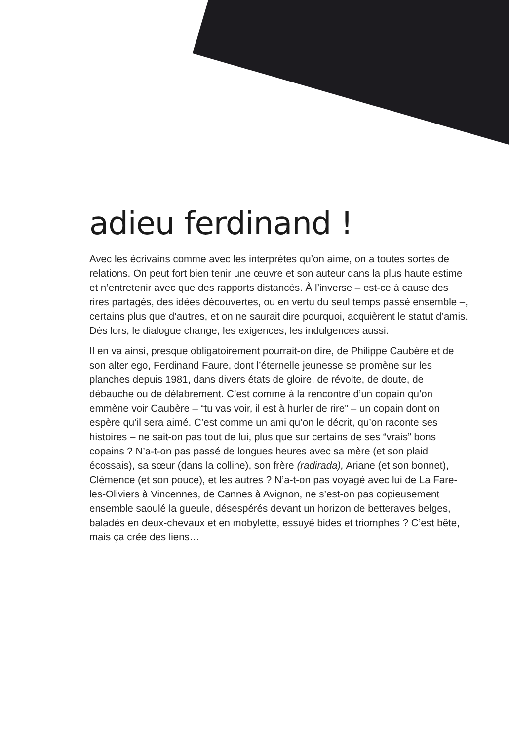adieu ferdinand !
Avec les écrivains comme avec les interprètes qu’on aime, on a toutes sortes de relations. On peut fort bien tenir une œuvre et son auteur dans la plus haute estime et n’entretenir avec que des rapports distancés. À l’inverse – est-ce à cause des rires partagés, des idées découvertes, ou en vertu du seul temps passé ensemble –, certains plus que d’autres, et on ne saurait dire pourquoi, acquièrent le statut d’amis. Dès lors, le dialogue change, les exigences, les indulgences aussi.
Il en va ainsi, presque obligatoirement pourrait-on dire, de Philippe Caubère et de son alter ego, Ferdinand Faure, dont l’éternelle jeunesse se promène sur les planches depuis 1981, dans divers états de gloire, de révolte, de doute, de débauche ou de délabrement. C’est comme à la rencontre d’un copain qu’on emmène voir Caubère – “tu vas voir, il est à hurler de rire” – un copain dont on espère qu’il sera aimé. C’est comme un ami qu’on le décrit, qu’on raconte ses histoires – ne sait-on pas tout de lui, plus que sur certains de ses “vrais” bons copains ? N’a-t-on pas passé de longues heures avec sa mère (et son plaid écossais), sa sœur (dans la colline), son frère (radirada), Ariane (et son bonnet), Clémence (et son pouce), et les autres ? N’a-t-on pas voyagé avec lui de La Fare-les-Oliviers à Vincennes, de Cannes à Avignon, ne s’est-on pas copieusement ensemble saoulé la gueule, désespérés devant un horizon de betteraves belges, baladés en deux-chevaux et en mobylette, essuyé bides et triomphes ? C’est bête, mais ça crée des liens…